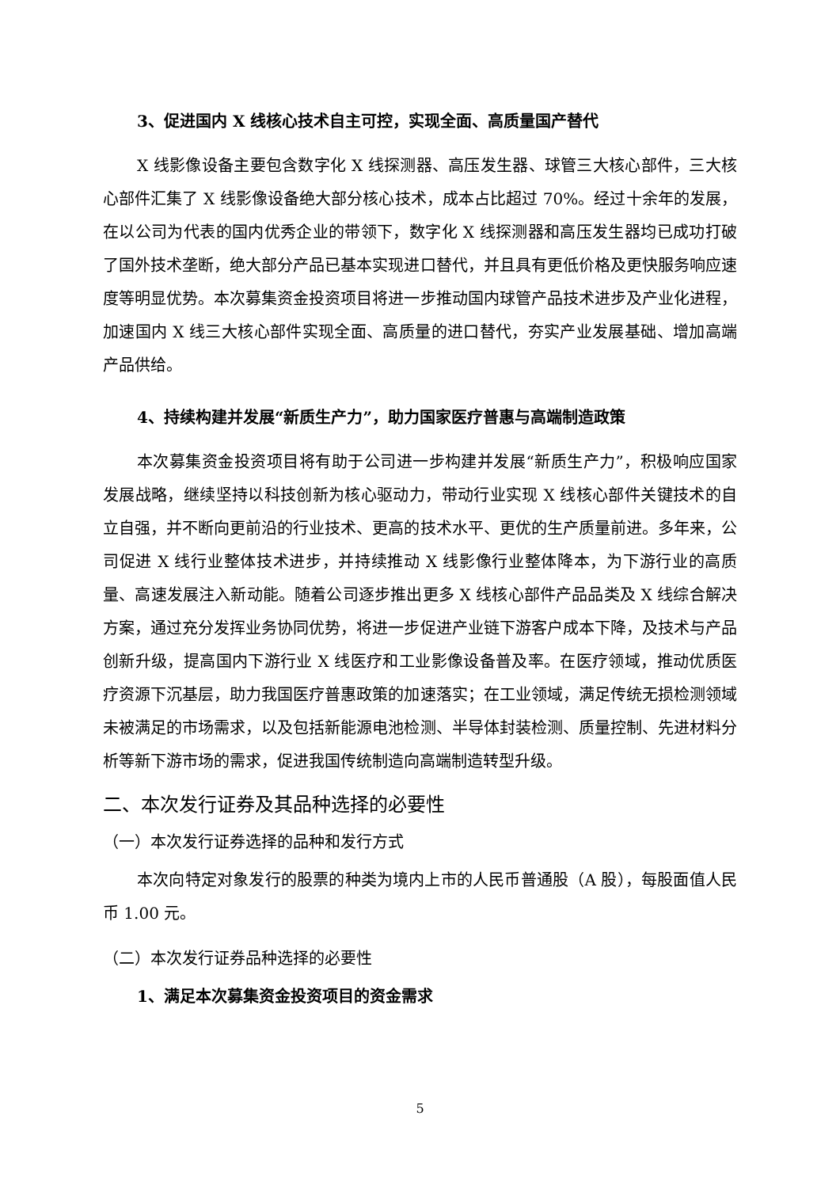3、促进国内 X 线核心技术自主可控，实现全面、高质量国产替代
X 线影像设备主要包含数字化 X 线探测器、高压发生器、球管三大核心部件，三大核心部件汇集了 X 线影像设备绝大部分核心技术，成本占比超过 70%。经过十余年的发展，在以公司为代表的国内优秀企业的带领下，数字化 X 线探测器和高压发生器均已成功打破了国外技术垄断，绝大部分产品已基本实现进口替代，并且具有更低价格及更快服务响应速度等明显优势。本次募集资金投资项目将进一步推动国内球管产品技术进步及产业化进程，加速国内 X 线三大核心部件实现全面、高质量的进口替代，夯实产业发展基础、增加高端产品供给。
4、持续构建并发展“新质生产力”，助力国家医疗普惠与高端制造政策
本次募集资金投资项目将有助于公司进一步构建并发展“新质生产力”，积极响应国家发展战略，继续坚持以科技创新为核心驱动力，带动行业实现 X 线核心部件关键技术的自立自强，并不断向更前沿的行业技术、更高的技术水平、更优的生产质量前进。多年来，公司促进 X 线行业整体技术进步，并持续推动 X 线影像行业整体降本，为下游行业的高质量、高速发展注入新动能。随着公司逐步推出更多 X 线核心部件产品品类及 X 线综合解决方案，通过充分发挥业务协同优势，将进一步促进产业链下游客户成本下降，及技术与产品创新升级，提高国内下游行业 X 线医疗和工业影像设备普及率。在医疗领域，推动优质医疗资源下沉基层，助力我国医疗普惠政策的加速落实；在工业领域，满足传统无损检测领域未被满足的市场需求，以及包括新能源电池检测、半导体封装检测、质量控制、先进材料分析等新下游市场的需求，促进我国传统制造向高端制造转型升级。
二、本次发行证券及其品种选择的必要性
（一）本次发行证券选择的品种和发行方式
本次向特定对象发行的股票的种类为境内上市的人民币普通股（A 股），每股面值人民币 1.00 元。
（二）本次发行证券品种选择的必要性
1、满足本次募集资金投资项目的资金需求
5